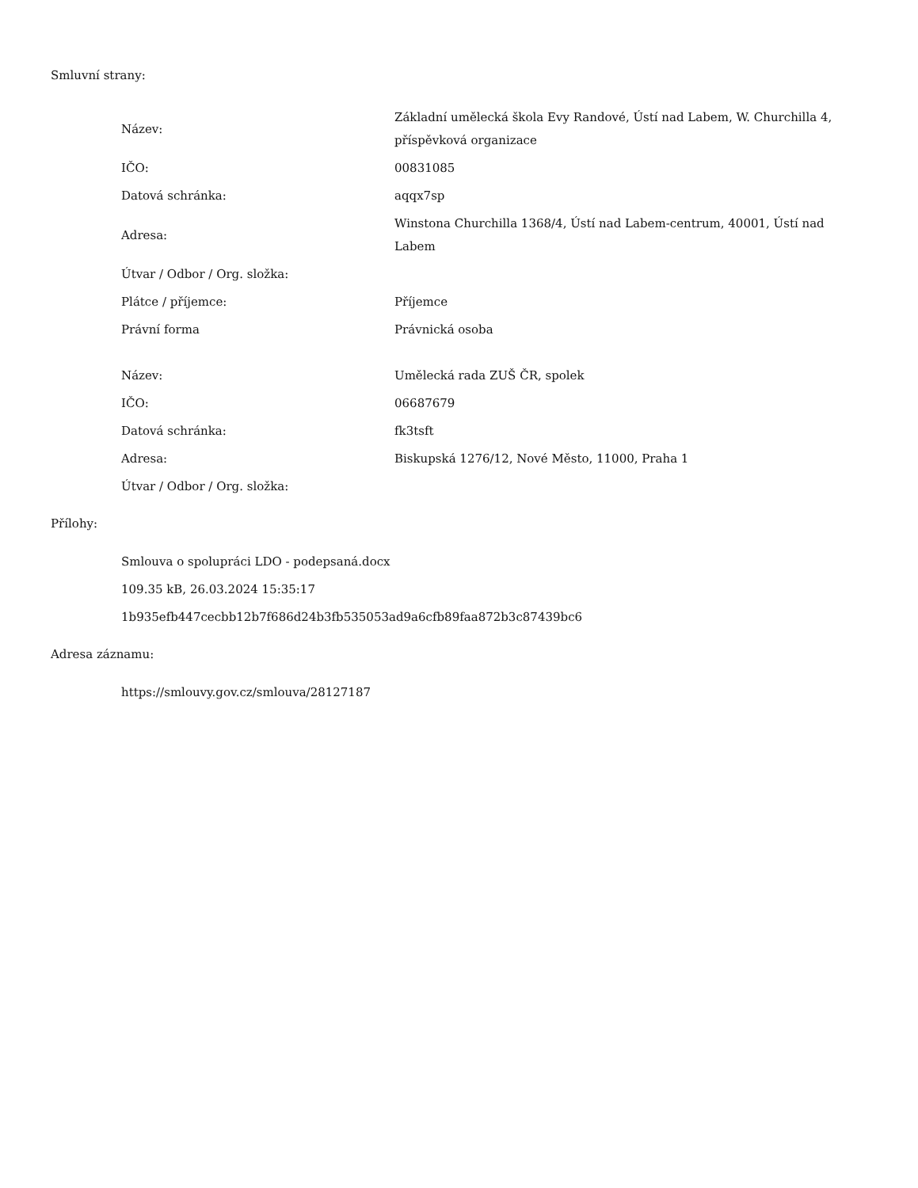Smluvní strany:
| Název: | Základní umělecká škola Evy Randové, Ústí nad Labem, W. Churchilla 4, příspěvková organizace |
| IČO: | 00831085 |
| Datová schránka: | aqqx7sp |
| Adresa: | Winstona Churchilla 1368/4, Ústí nad Labem-centrum, 40001, Ústí nad Labem |
| Útvar / Odbor / Org. složka: | |
| Plátce / příjemce: | Příjemce |
| Právní forma | Právnická osoba |
| Název: | Umělecká rada ZUŠ ČR, spolek |
| IČO: | 06687679 |
| Datová schránka: | fk3tsft |
| Adresa: | Biskupská 1276/12, Nové Město, 11000, Praha 1 |
| Útvar / Odbor / Org. složka: | |
Přílohy:
Smlouva o spolupráci LDO - podepsaná.docx
109.35 kB, 26.03.2024 15:35:17
1b935efb447cecbb12b7f686d24b3fb535053ad9a6cfb89faa872b3c87439bc6
Adresa záznamu:
https://smlouvy.gov.cz/smlouva/28127187